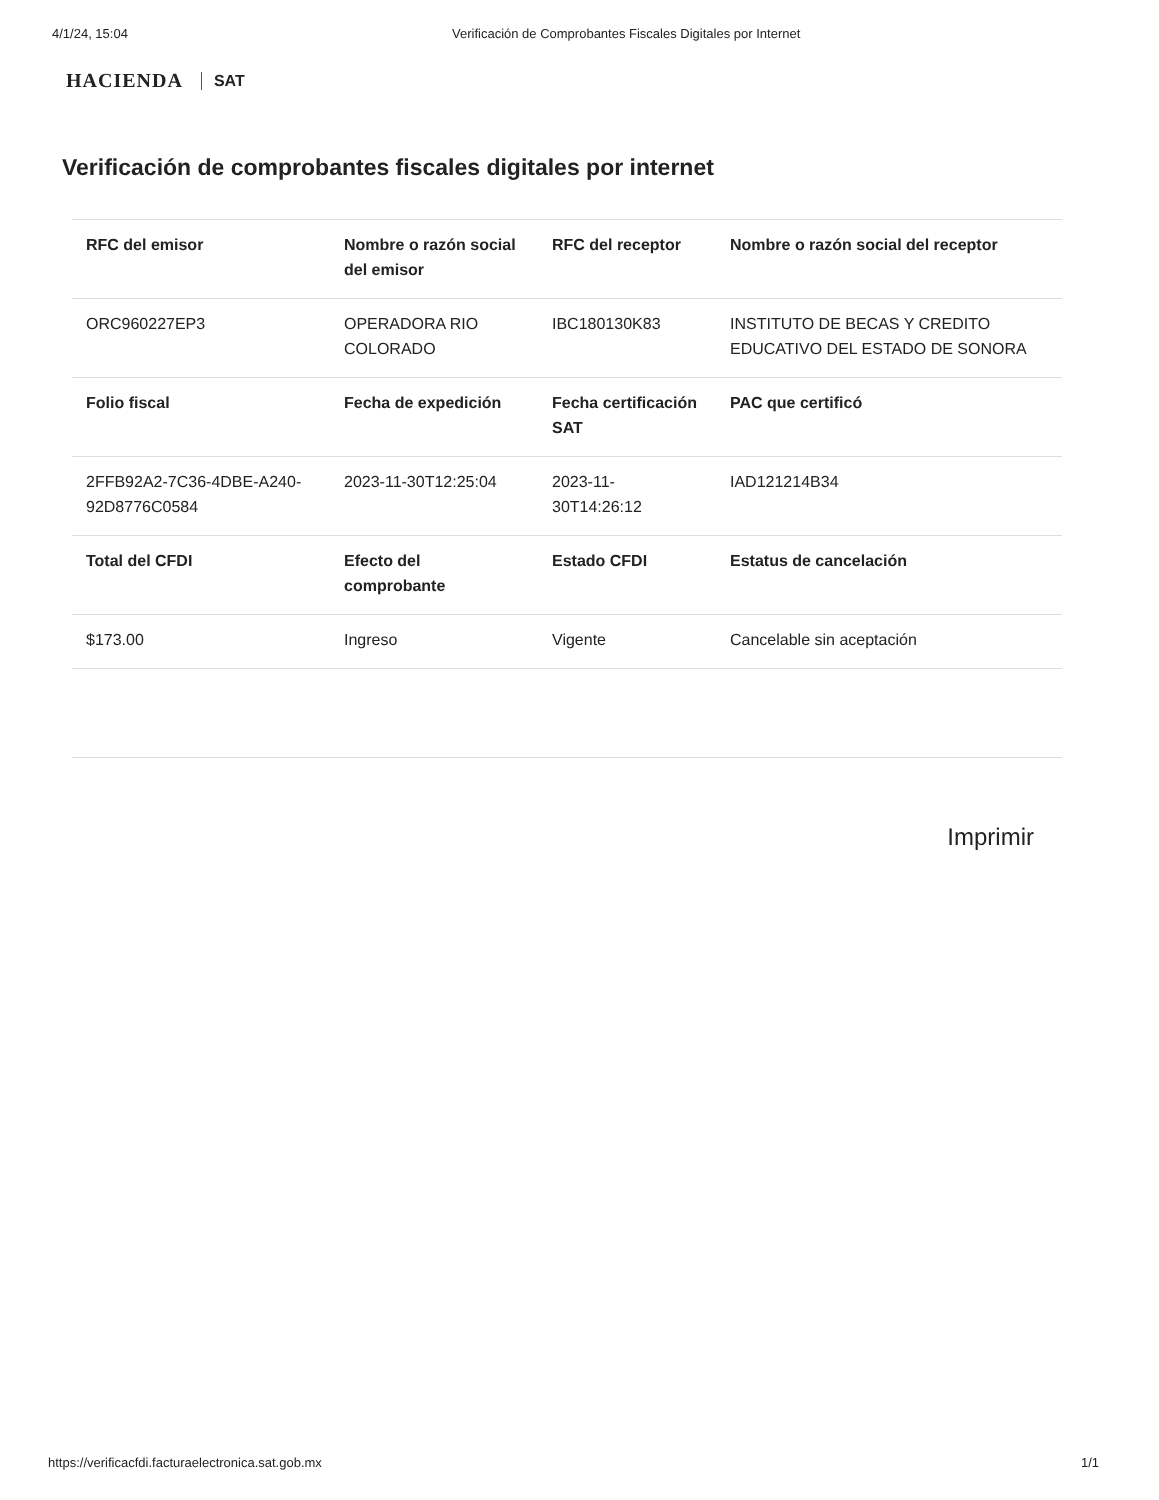4/1/24, 15:04 Verificación de Comprobantes Fiscales Digitales por Internet
HACIENDA SAT
Verificación de comprobantes fiscales digitales por internet
| RFC del emisor | Nombre o razón social del emisor | RFC del receptor | Nombre o razón social del receptor |
| --- | --- | --- | --- |
| ORC960227EP3 | OPERADORA RIO COLORADO | IBC180130K83 | INSTITUTO DE BECAS Y CREDITO EDUCATIVO DEL ESTADO DE SONORA |
| Folio fiscal | Fecha de expedición | Fecha certificación SAT | PAC que certificó |
| 2FFB92A2-7C36-4DBE-A240-92D8776C0584 | 2023-11-30T12:25:04 | 2023-11-30T14:26:12 | IAD121214B34 |
| Total del CFDI | Efecto del comprobante | Estado CFDI | Estatus de cancelación |
| $173.00 | Ingreso | Vigente | Cancelable sin aceptación |
Imprimir
https://verificacfdi.facturaelectronica.sat.gob.mx 1/1